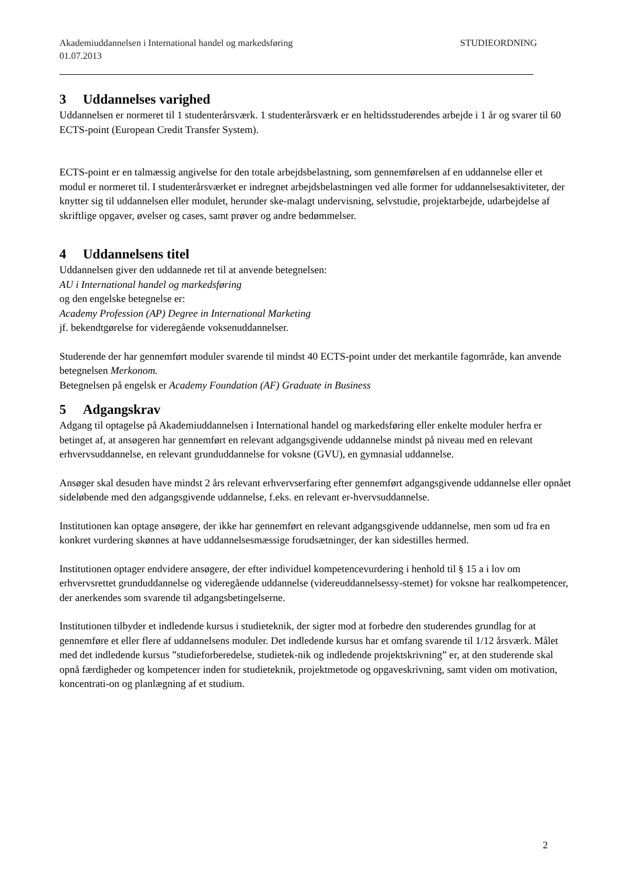Akademiuddannelsen i International handel og markedsføring STUDIEORDNING
01.07.2013
3 Uddannelses varighed
Uddannelsen er normeret til 1 studenterårsværk. 1 studenterårsværk er en heltidsstuderendes arbejde i 1 år og svarer til 60 ECTS-point (European Credit Transfer System).
ECTS-point er en talmæssig angivelse for den totale arbejdsbelastning, som gennemførelsen af en uddannelse eller et modul er normeret til. I studenterårsværket er indregnet arbejdsbelastningen ved alle former for uddannelsesaktiviteter, der knytter sig til uddannelsen eller modulet, herunder ske-malagt undervisning, selvstudie, projektarbejde, udarbejdelse af skriftlige opgaver, øvelser og cases, samt prøver og andre bedømmelser.
4 Uddannelsens titel
Uddannelsen giver den uddannede ret til at anvende betegnelsen:
AU i International handel og markedsføring
og den engelske betegnelse er:
Academy Profession (AP) Degree in International Marketing
jf. bekendtgørelse for videregående voksenuddannelser.
Studerende der har gennemført moduler svarende til mindst 40 ECTS-point under det merkantile fagområde, kan anvende betegnelsen Merkonom.
Betegnelsen på engelsk er Academy Foundation (AF) Graduate in Business
5 Adgangskrav
Adgang til optagelse på Akademiuddannelsen i International handel og markedsføring eller enkelte moduler herfra er betinget af, at ansøgeren har gennemført en relevant adgangsgivende uddannelse mindst på niveau med en relevant erhvervsuddannelse, en relevant grunduddannelse for voksne (GVU), en gymnasial uddannelse.
Ansøger skal desuden have mindst 2 års relevant erhvervserfaring efter gennemført adgangsgivende uddannelse eller opnået sideløbende med den adgangsgivende uddannelse, f.eks. en relevant er-hvervsuddannelse.
Institutionen kan optage ansøgere, der ikke har gennemført en relevant adgangsgivende uddannelse, men som ud fra en konkret vurdering skønnes at have uddannelsesmæssige forudsætninger, der kan sidestilles hermed.
Institutionen optager endvidere ansøgere, der efter individuel kompetencevurdering i henhold til § 15 a i lov om erhvervsrettet grunduddannelse og videregående uddannelse (videreuddannelsessy-stemet) for voksne har realkompetencer, der anerkendes som svarende til adgangsbetingelserne.
Institutionen tilbyder et indledende kursus i studieteknik, der sigter mod at forbedre den studerendes grundlag for at gennemføre et eller flere af uddannelsens moduler. Det indledende kursus har et omfang svarende til 1/12 årsværk. Målet med det indledende kursus ”studieforberedelse, studietek-nik og indledende projektskrivning” er, at den studerende skal opnå færdigheder og kompetencer inden for studieteknik, projektmetode og opgaveskrivning, samt viden om motivation, koncentrati-on og planlægning af et studium.
2